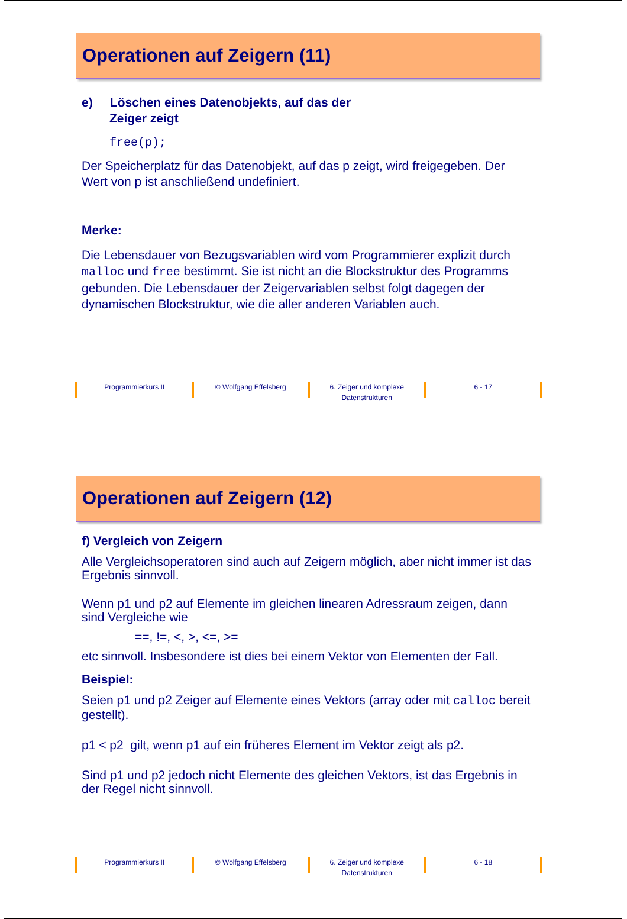Operationen auf Zeigern (11)
e) Löschen eines Datenobjekts, auf das der
Zeiger zeigt
free(p);
Der Speicherplatz für das Datenobjekt, auf das p zeigt, wird freigegeben. Der Wert von p ist anschließend undefiniert.
Merke:
Die Lebensdauer von Bezugsvariablen wird vom Programmierer explizit durch malloc und free bestimmt. Sie ist nicht an die Blockstruktur des Programms gebunden. Die Lebensdauer der Zeigervariablen selbst folgt dagegen der dynamischen Blockstruktur, wie die aller anderen Variablen auch.
Programmierkurs II © Wolfgang Effelsberg 6. Zeiger und komplexe
Datenstrukturen
6 - 17
Operationen auf Zeigern (12)
f) Vergleich von Zeigern
Alle Vergleichsoperatoren sind auch auf Zeigern möglich, aber nicht immer ist das Ergebnis sinnvoll.
Wenn p1 und p2 auf Elemente im gleichen linearen Adressraum zeigen, dann sind Vergleiche wie
==, !=, <, >, <=, >=
etc sinnvoll. Insbesondere ist dies bei einem Vektor von Elementen der Fall.
Beispiel:
Seien p1 und p2 Zeiger auf Elemente eines Vektors (array oder mit calloc bereit gestellt).
p1 < p2 gilt, wenn p1 auf ein früheres Element im Vektor zeigt als p2.
Sind p1 und p2 jedoch nicht Elemente des gleichen Vektors, ist das Ergebnis in der Regel nicht sinnvoll.
Programmierkurs II © Wolfgang Effelsberg 6. Zeiger und komplexe
Datenstrukturen
6 - 18